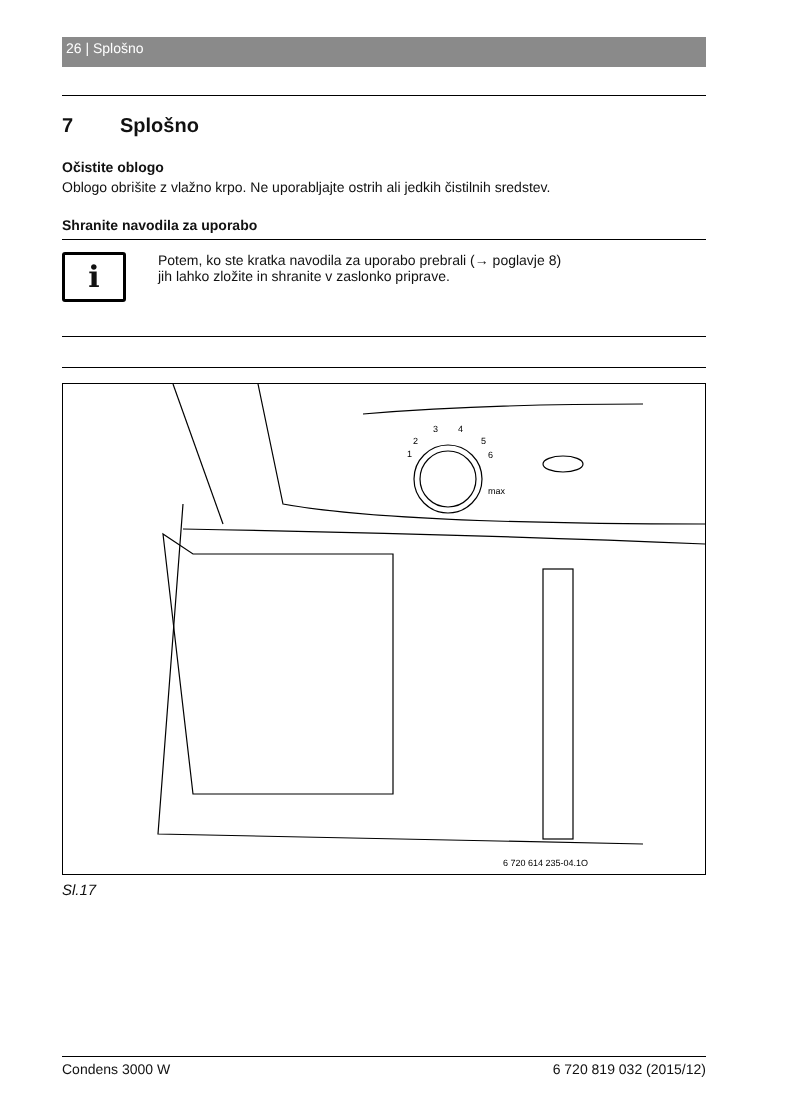26 | Splošno
7 Splošno
Očistite oblogo
Oblogo obrišite z vlažno krpo. Ne uporabljajte ostrih ali jedkih čistilnih sredstev.
Shranite navodila za uporabo
i
Potem, ko ste kratka navodila za uporabo prebrali (→ poglavje 8)
jih lahko zložite in shranite v zaslonko priprave.
1
2
3
4
5
6
max
6 720 614 235-04.1O
Sl.17
Condens 3000 W 6 720 819 032 (2015/12)